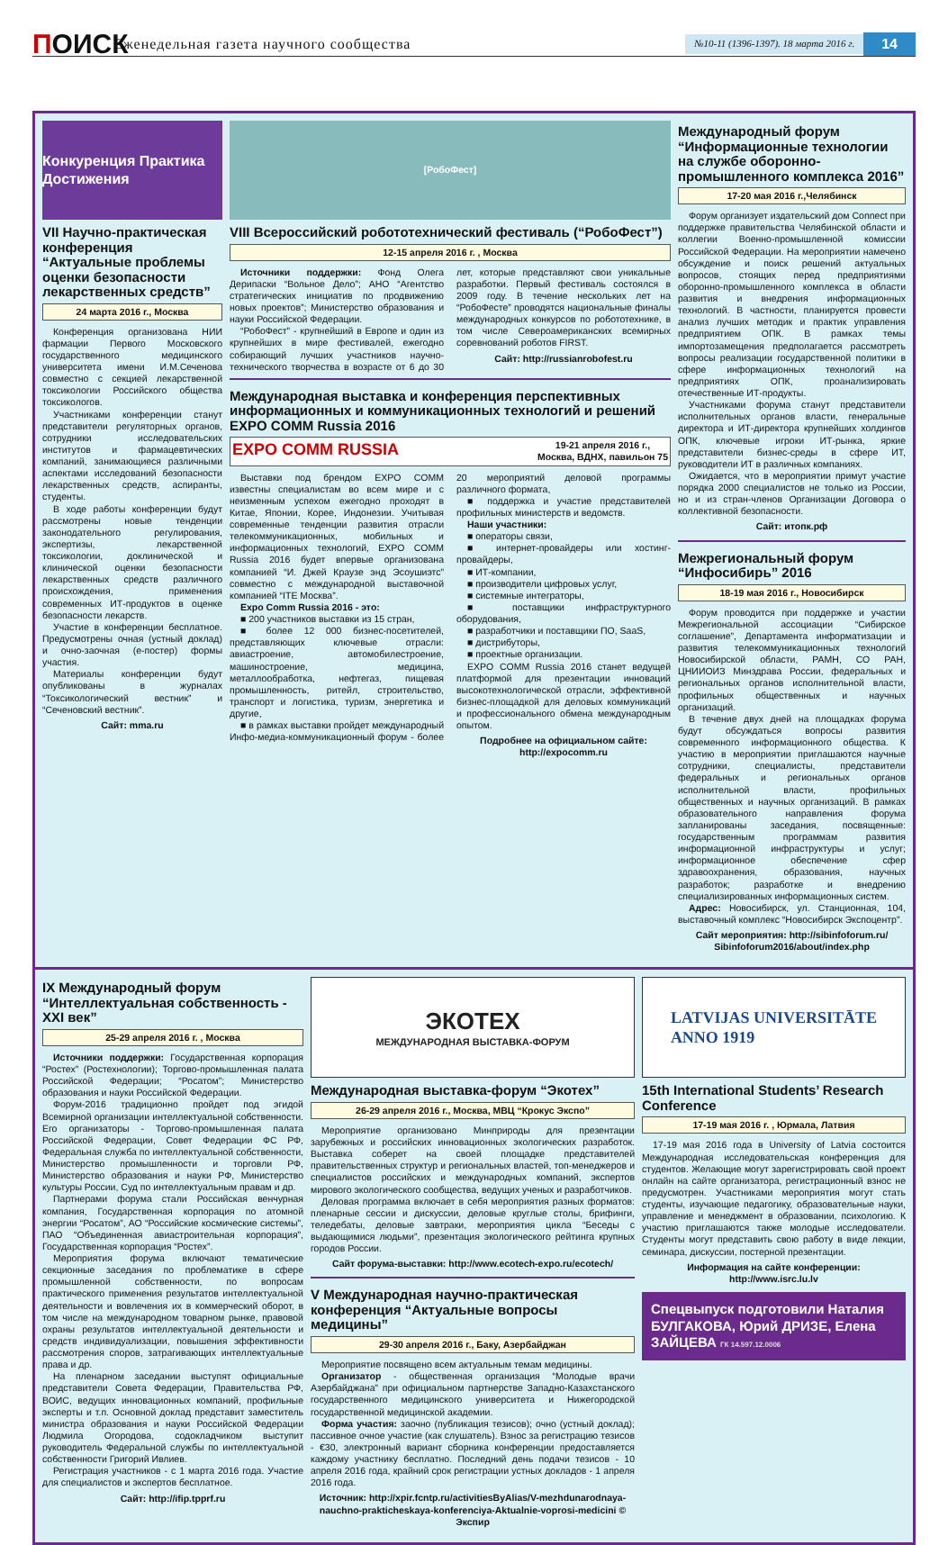ПОИСК
Еженедельная газета научного сообщества
№10-11 (1396-1397). 18 марта 2016 г.
14
Конкуренция Практика Достижения
VII Научно-практическая конференция “Актуальные проблемы оценки безопасности лекарственных средств”
24 марта 2016 г., Москва
Конференция организована НИИ фармации Первого Московского государственного медицинского университета имени И.М.Сеченова совместно с секцией лекарственной токсикологии Российского общества токсикологов.
Участниками конференции станут представители регуляторных органов, сотрудники исследовательских институтов и фармацевтических компаний, занимающиеся различными аспектами исследований безопасности лекарственных средств, аспиранты, студенты.
В ходе работы конференции будут рассмотрены новые тенденции законодательного регулирования, экспертизы, лекарственной токсикологии, доклинической и клинической оценки безопасности лекарственных средств различного происхождения, применения современных ИТ-продуктов в оценке безопасности лекарств.
Участие в конференции бесплатное. Предусмотрены очная (устный доклад) и очно-заочная (е-постер) формы участия.
Материалы конференции будут опубликованы в журналах “Токсикологический вестник” и “Сеченовский вестник”.
Сайт: mma.ru
[РобоФест]
VIII Всероссийский робототехнический фестиваль (“РобоФест”)
12-15 апреля 2016 г. , Москва
Источники поддержки: Фонд Олега Дерипаски “Вольное Дело”; АНО “Агентство стратегических инициатив по продвижению новых проектов”; Министерство образования и науки Российской Федерации.
“РобоФест” - крупнейший в Европе и один из крупнейших в мире фестивалей, ежегодно собирающий лучших участников научно-технического творчества в возрасте от 6 до 30 лет, которые представляют свои уникальные разработки. Первый фестиваль состоялся в 2009 году. В течение нескольких лет на “РобоФесте” проводятся национальные финалы международных конкурсов по робототехнике, в том числе Североамериканских всемирных соревнований роботов FIRST.
Сайт: http://russianrobofest.ru
Международная выставка и конференция перспективных информационных и коммуникационных технологий и решений EXPO COMM Russia 2016
EXPO COMM RUSSIA 19-21 апреля 2016 г.,
Москва, ВДНХ, павильон 75
Выставки под брендом EXPO COMM известны специалистам во всем мире и с неизменным успехом ежегодно проходят в Китае, Японии, Корее, Индонезии. Учитывая современные тенденции развития отрасли телекоммуникационных, мобильных и информационных технологий, EXPO COMM Russia 2016 будет впервые организована компанией “И. Джей Краузе энд Эсоушиэтс” совместно с международной выставочной компанией “ITE Москва”.
Expo Comm Russia 2016 - это:
■ 200 участников выставки из 15 стран,
■ более 12 000 бизнес-посетителей, представляющих ключевые отрасли: авиастроение, автомобилестроение, машиностроение, медицина, металлообработка, нефтегаз, пищевая промышленность, ритейл, строительство, транспорт и логистика, туризм, энергетика и другие,
■ в рамках выставки пройдет международный Инфо-медиа-коммуникационный форум - более 20 мероприятий деловой программы различного формата,
■ поддержка и участие представителей профильных министерств и ведомств.
Наши участники:
■ операторы связи,
■ интернет-провайдеры или хостинг- провайдеры,
■ ИТ-компании,
■ производители цифровых услуг,
■ системные интеграторы,
■ поставщики инфраструктурного оборудования,
■ разработчики и поставщики ПО, SaaS,
■ дистрибуторы,
■ проектные организации.
EXPO COMM Russia 2016 станет ведущей платформой для презентации инноваций высокотехнологической отрасли, эффективной бизнес-площадкой для деловых коммуникаций и профессионального обмена международным опытом.
Подробнее на официальном сайте: http://expocomm.ru
Международный форум “Информационные технологии на службе оборонно-промышленного комплекса 2016”
17-20 мая 2016 г.,Челябинск
Форум организует издательский дом Connect при поддержке правительства Челябинской области и коллегии Военно-промышленной комиссии Российской Федерации. На мероприятии намечено обсуждение и поиск решений актуальных вопросов, стоящих перед предприятиями оборонно-промышленного комплекса в области развития и внедрения информационных технологий. В частности, планируется провести анализ лучших методик и практик управления предприятием ОПК. В рамках темы импортозамещения предполагается рассмотреть вопросы реализации государственной политики в сфере информационных технологий на предприятиях ОПК, проанализировать отечественные ИТ-продукты.
Участниками форума станут представители исполнительных органов власти, генеральные директора и ИТ-директора крупнейших холдингов ОПК, ключевые игроки ИТ-рынка, яркие представители бизнес-среды в сфере ИТ, руководители ИТ в различных компаниях.
Ожидается, что в мероприятии примут участие порядка 2000 специалистов не только из России, но и из стран-членов Организации Договора о коллективной безопасности.
Сайт: итопк.рф
Межрегиональный форум “Инфосибирь” 2016
18-19 мая 2016 г., Новосибирск
Форум проводится при поддержке и участии Межрегиональной ассоциации “Сибирское соглашение”, Департамента информатизации и развития телекоммуникационных технологий Новосибирской области, РАМН, СО РАН, ЦНИИОИЗ Минздрава России, федеральных и региональных органов исполнительной власти, профильных общественных и научных организаций.
В течение двух дней на площадках форума будут обсуждаться вопросы развития современного информационного общества. К участию в мероприятии приглашаются научные сотрудники, специалисты, представители федеральных и региональных органов исполнительной власти, профильных общественных и научных организаций. В рамках образовательного направления форума запланированы заседания, посвященные: государственным программам развития информационной инфраструктуры и услуг; информационное обеспечение сфер здравоохранения, образования, научных разработок; разработке и внедрению специализированных информационных систем.
Адрес: Новосибирск, ул. Станционная, 104, выставочный комплекс “Новосибирск Экспоцентр”.
Сайт мероприятия: http://sibinfoforum.ru/ Sibinfoforum2016/about/index.php
IX Международный форум “Интеллектуальная собственность - XXI век”
25-29 апреля 2016 г. , Москва
Источники поддержки: Государственная корпорация “Ростех” (Ростехнологии); Торгово-промышленная палата Российской Федерации; “Росатом”; Министерство образования и науки Российской Федерации.
Форум-2016 традиционно пройдет под эгидой Всемирной организации интеллектуальной собственности. Его организаторы - Торгово-промышленная палата Российской Федерации, Совет Федерации ФС РФ, Федеральная служба по интеллектуальной собственности, Министерство промышленности и торговли РФ, Министерство образования и науки РФ, Министерство культуры России, Суд по интеллектуальным правам и др.
Партнерами форума стали Российская венчурная компания, Государственная корпорация по атомной энергии “Росатом”, АО “Российские космические системы”, ПАО “Объединенная авиастроительная корпорация”, Государственная корпорация “Ростех”.
Мероприятия форума включают тематические секционные заседания по проблематике в сфере промышленной собственности, по вопросам практического применения результатов интеллектуальной деятельности и вовлечения их в коммерческий оборот, в том числе на международном товарном рынке, правовой охраны результатов интеллектуальной деятельности и средств индивидуализации, повышения эффективности рассмотрения споров, затрагивающих интеллектуальные права и др.
На пленарном заседании выступят официальные представители Совета Федерации, Правительства РФ, ВОИС, ведущих инновационных компаний, профильные эксперты и т.п. Основной доклад представит заместитель министра образования и науки Российской Федерации Людмила Огородова, содокладчиком выступит руководитель Федеральной службы по интеллектуальной собственности Григорий Ивлиев.
Регистрация участников - с 1 марта 2016 года. Участие для специалистов и экспертов бесплатное.
Сайт: http://ifip.tpprf.ru
ЭКОТЕХ
МЕЖДУНАРОДНАЯ ВЫСТАВКА-ФОРУМ
Международная выставка-форум “Экотех”
26-29 апреля 2016 г., Москва, МВЦ “Крокус Экспо”
Мероприятие организовано Минприроды для презентации зарубежных и российских инновационных экологических разработок. Выставка соберет на своей площадке представителей правительственных структур и региональных властей, топ-менеджеров и специалистов российских и международных компаний, экспертов мирового экологического сообщества, ведущих ученых и разработчиков.
Деловая программа включает в себя мероприятия разных форматов: пленарные сессии и дискуссии, деловые круглые столы, брифинги, теледебаты, деловые завтраки, мероприятия цикла “Беседы с выдающимися людьми”, презентация экологического рейтинга крупных городов России.
Сайт форума-выставки: http://www.ecotech-expo.ru/ecotech/
V Международная научно-практическая конференция “Актуальные вопросы медицины”
29-30 апреля 2016 г., Баку, Азербайджан
Мероприятие посвящено всем актуальным темам медицины.
Организатор - общественная организация “Молодые врачи Азербайджана” при официальном партнерстве Западно-Казахстанского государственного медицинского университета и Нижегородской государственной медицинской академии.
Форма участия: заочно (публикация тезисов); очно (устный доклад); пассивное очное участие (как слушатель). Взнос за регистрацию тезисов - €30, электронный вариант сборника конференции предоставляется каждому участнику бесплатно. Последний день подачи тезисов - 10 апреля 2016 года, крайний срок регистрации устных докладов - 1 апреля 2016 года.
Источник: http://xpir.fcntp.ru/activitiesByAlias/V-mezhdunarodnaya-nauchno-prakticheskaya-konferenciya-Aktualnie-voprosi-medicini © Экспир
LATVIJAS UNIVERSITĀTE
ANNO 1919
15th International Students’ Research Conference
17-19 мая 2016 г. , Юрмала, Латвия
17-19 мая 2016 года в University of Latvia состоится Международная исследовательская конференция для студентов. Желающие могут зарегистрировать свой проект онлайн на сайте организатора, регистрационный взнос не предусмотрен. Участниками мероприятия могут стать студенты, изучающие педагогику, образовательные науки, управление и менеджмент в образовании, психологию. К участию приглашаются также молодые исследователи. Студенты могут представить свою работу в виде лекции, семинара, дискуссии, постерной презентации.
Информация на сайте конференции: http://www.isrc.lu.lv
Спецвыпуск подготовили Наталия БУЛГАКОВА, Юрий ДРИЗЕ, Елена ЗАЙЦЕВА ГК 14.597.12.0006